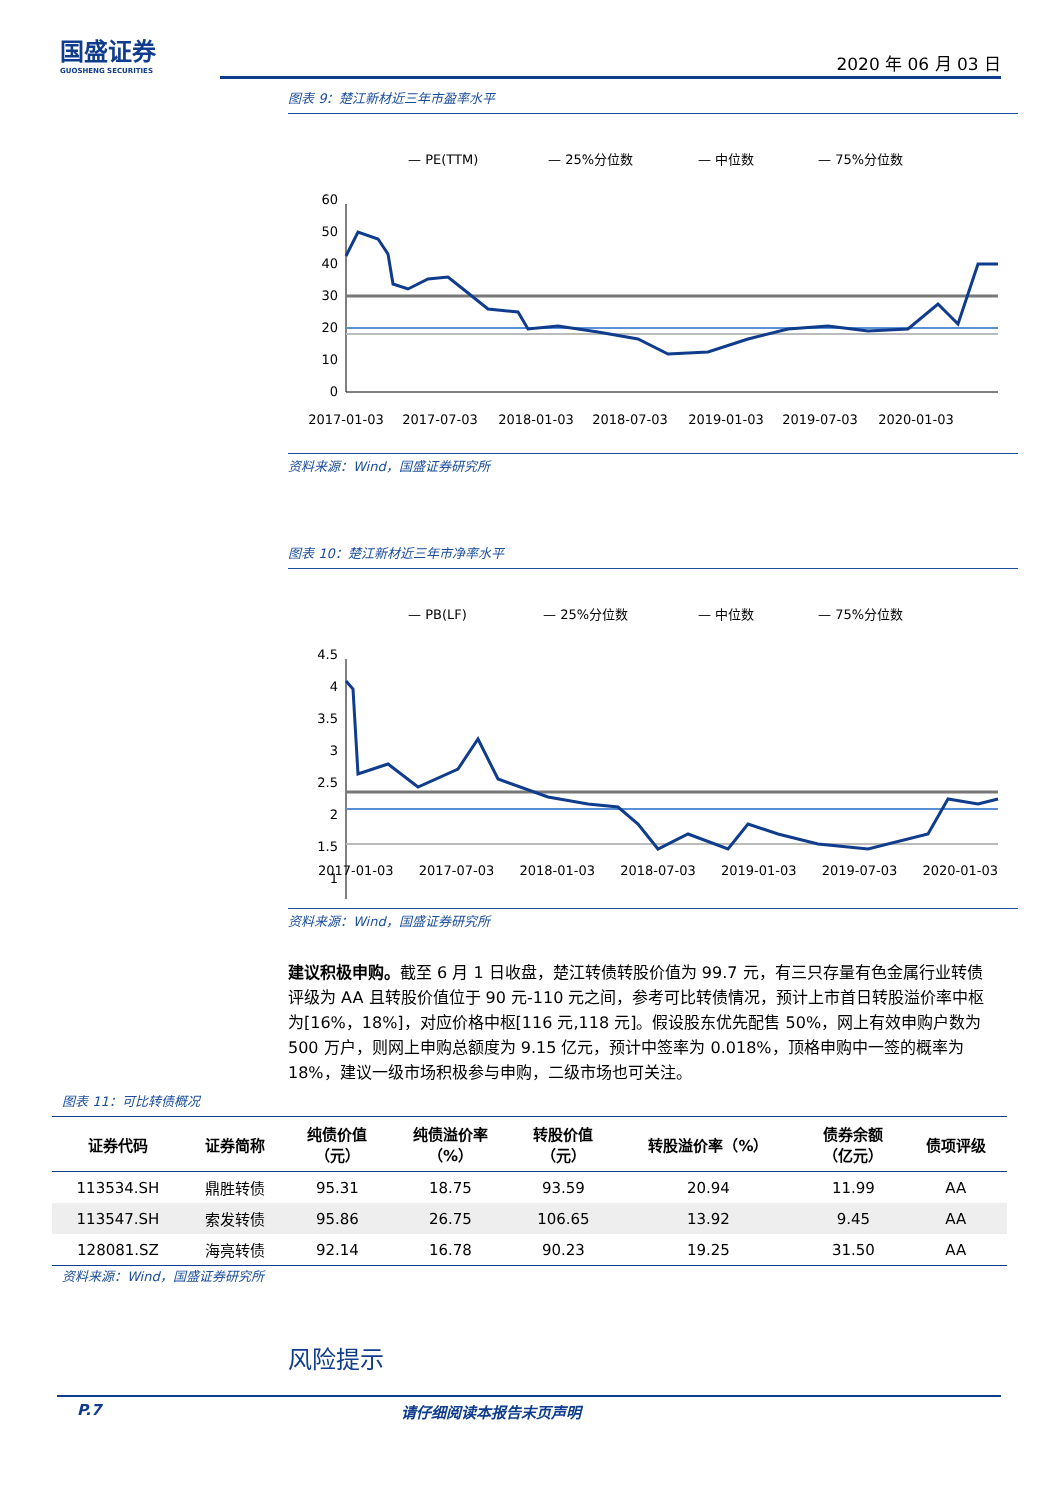国盛证券
GUOSHENG SECURITIES
2020 年 06 月 03 日
图表 9：楚江新材近三年市盈率水平
— PE(TTM)
— 25%分位数
— 中位数
— 75%分位数
60
50
40
30
20
10
0
2017-01-03
2017-07-03
2018-01-03
2018-07-03
2019-01-03
2019-07-03
2020-01-03
资料来源：Wind，国盛证券研究所
图表 10：楚江新材近三年市净率水平
— PB(LF)
— 25%分位数
— 中位数
— 75%分位数
4.5
4
3.5
3
2.5
2
1.5
1
2017-01-03 2017-07-03 2018-01-03 2018-07-03 2019-01-03 2019-07-03 2020-01-03
资料来源：Wind，国盛证券研究所
建议积极申购。截至 6 月 1 日收盘，楚江转债转股价值为 99.7 元，有三只存量有色金属行业转债评级为 AA 且转股价值位于 90 元-110 元之间，参考可比转债情况，预计上市首日转股溢价率中枢为[16%，18%]，对应价格中枢[116 元,118 元]。假设股东优先配售 50%，网上有效申购户数为 500 万户，则网上申购总额度为 9.15 亿元，预计中签率为 0.018%，顶格申购中一签的概率为 18%，建议一级市场积极参与申购，二级市场也可关注。
图表 11：可比转债概况
| 证券代码 | 证券简称 | 纯债价值 （元） | 纯债溢价率 （%） | 转股价值 （元） | 转股溢价率（%） | 债券余额 （亿元） | 债项评级 |
| --- | --- | --- | --- | --- | --- | --- | --- |
| 113534.SH | 鼎胜转债 | 95.31 | 18.75 | 93.59 | 20.94 | 11.99 | AA |
| 113547.SH | 索发转债 | 95.86 | 26.75 | 106.65 | 13.92 | 9.45 | AA |
| 128081.SZ | 海亮转债 | 92.14 | 16.78 | 90.23 | 19.25 | 31.50 | AA |
资料来源：Wind，国盛证券研究所
风险提示
P.7 请仔细阅读本报告末页声明